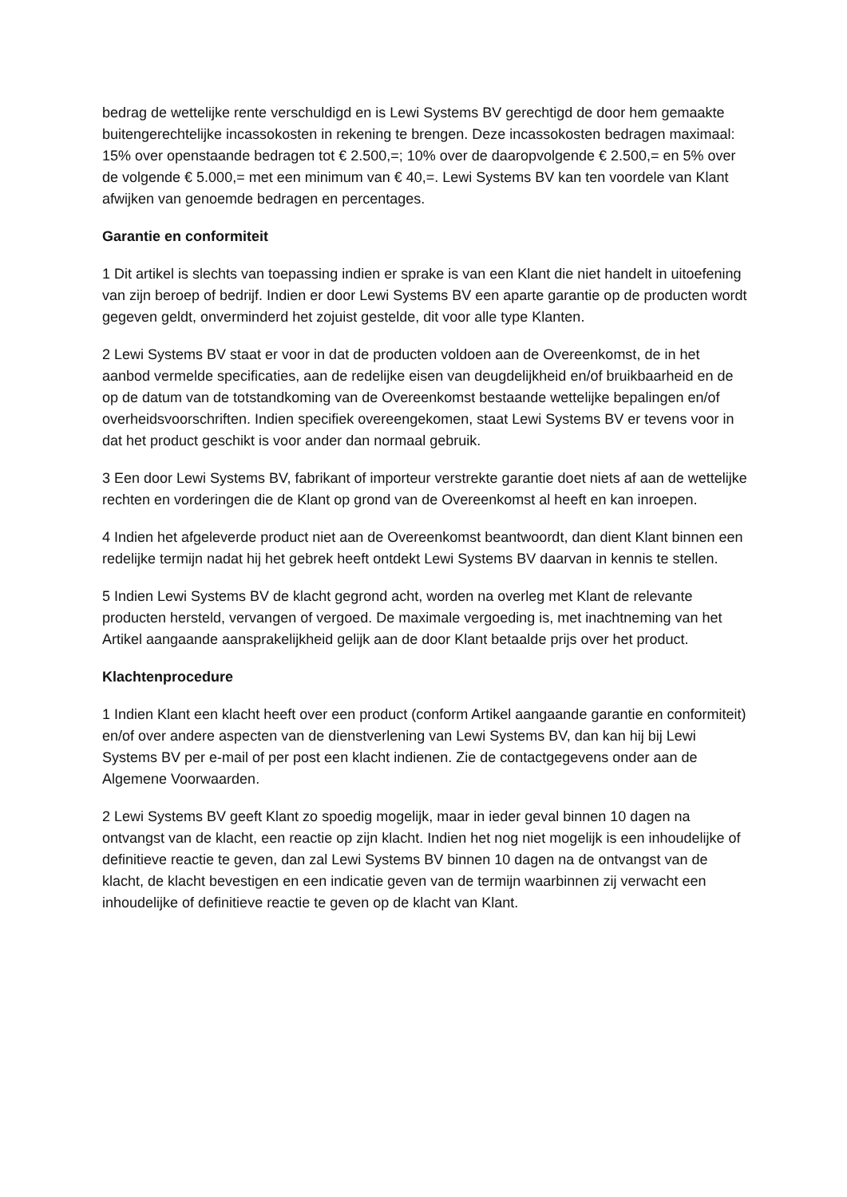bedrag de wettelijke rente verschuldigd en is Lewi Systems BV gerechtigd de door hem gemaakte buitengerechtelijke incassokosten in rekening te brengen. Deze incassokosten bedragen maximaal: 15% over openstaande bedragen tot € 2.500,=; 10% over de daaropvolgende € 2.500,= en 5% over de volgende € 5.000,= met een minimum van € 40,=. Lewi Systems BV kan ten voordele van Klant afwijken van genoemde bedragen en percentages.
Garantie en conformiteit
1 Dit artikel is slechts van toepassing indien er sprake is van een Klant die niet handelt in uitoefening van zijn beroep of bedrijf. Indien er door Lewi Systems BV een aparte garantie op de producten wordt gegeven geldt, onverminderd het zojuist gestelde, dit voor alle type Klanten.
2 Lewi Systems BV staat er voor in dat de producten voldoen aan de Overeenkomst, de in het aanbod vermelde specificaties, aan de redelijke eisen van deugdelijkheid en/of bruikbaarheid en de op de datum van de totstandkoming van de Overeenkomst bestaande wettelijke bepalingen en/of overheidsvoorschriften. Indien specifiek overeengekomen, staat Lewi Systems BV er tevens voor in dat het product geschikt is voor ander dan normaal gebruik.
3 Een door Lewi Systems BV, fabrikant of importeur verstrekte garantie doet niets af aan de wettelijke rechten en vorderingen die de Klant op grond van de Overeenkomst al heeft en kan inroepen.
4 Indien het afgeleverde product niet aan de Overeenkomst beantwoordt, dan dient Klant binnen een redelijke termijn nadat hij het gebrek heeft ontdekt Lewi Systems BV daarvan in kennis te stellen.
5 Indien Lewi Systems BV de klacht gegrond acht, worden na overleg met Klant de relevante producten hersteld, vervangen of vergoed. De maximale vergoeding is, met inachtneming van het Artikel aangaande aansprakelijkheid gelijk aan de door Klant betaalde prijs over het product.
Klachtenprocedure
1 Indien Klant een klacht heeft over een product (conform Artikel aangaande garantie en conformiteit) en/of over andere aspecten van de dienstverlening van Lewi Systems BV, dan kan hij bij Lewi Systems BV per e-mail of per post een klacht indienen. Zie de contactgegevens onder aan de Algemene Voorwaarden.
2 Lewi Systems BV geeft Klant zo spoedig mogelijk, maar in ieder geval binnen 10 dagen na ontvangst van de klacht, een reactie op zijn klacht. Indien het nog niet mogelijk is een inhoudelijke of definitieve reactie te geven, dan zal Lewi Systems BV binnen 10 dagen na de ontvangst van de klacht, de klacht bevestigen en een indicatie geven van de termijn waarbinnen zij verwacht een inhoudelijke of definitieve reactie te geven op de klacht van Klant.